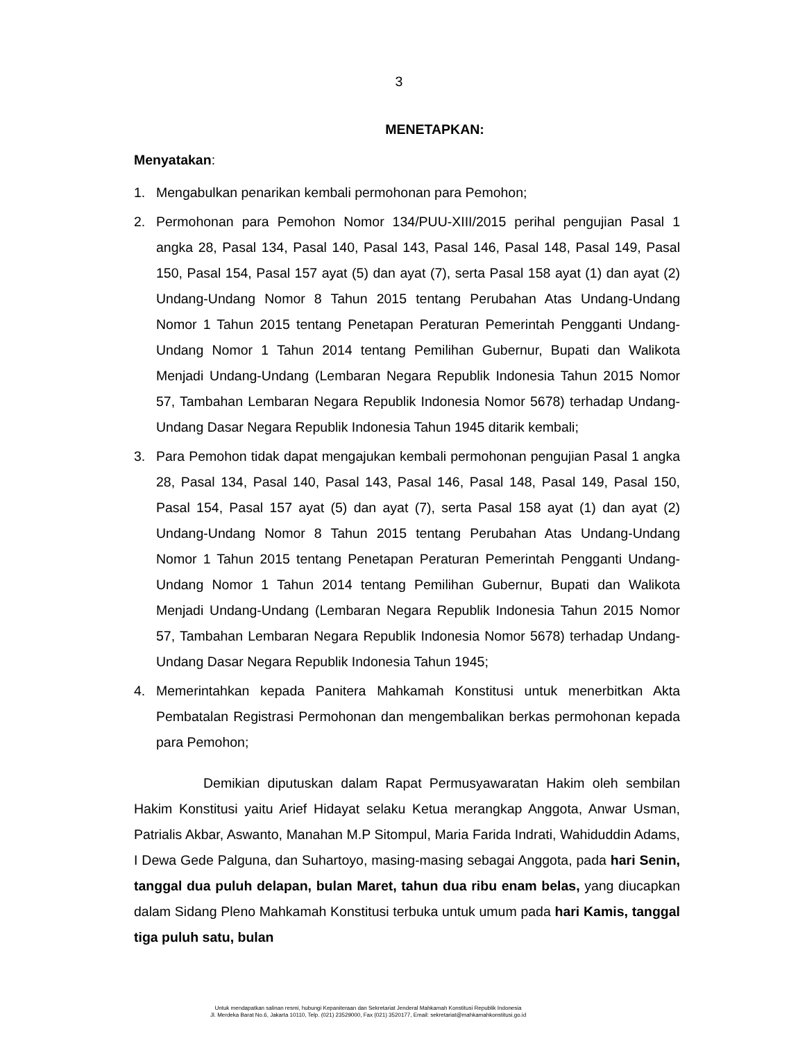3
MENETAPKAN:
Menyatakan:
1. Mengabulkan penarikan kembali permohonan para Pemohon;
2. Permohonan para Pemohon Nomor 134/PUU-XIII/2015 perihal pengujian Pasal 1 angka 28, Pasal 134, Pasal 140, Pasal 143, Pasal 146, Pasal 148, Pasal 149, Pasal 150, Pasal 154, Pasal 157 ayat (5) dan ayat (7), serta Pasal 158 ayat (1) dan ayat (2) Undang-Undang Nomor 8 Tahun 2015 tentang Perubahan Atas Undang-Undang Nomor 1 Tahun 2015 tentang Penetapan Peraturan Pemerintah Pengganti Undang-Undang Nomor 1 Tahun 2014 tentang Pemilihan Gubernur, Bupati dan Walikota Menjadi Undang-Undang (Lembaran Negara Republik Indonesia Tahun 2015 Nomor 57, Tambahan Lembaran Negara Republik Indonesia Nomor 5678) terhadap Undang-Undang Dasar Negara Republik Indonesia Tahun 1945 ditarik kembali;
3. Para Pemohon tidak dapat mengajukan kembali permohonan pengujian Pasal 1 angka 28, Pasal 134, Pasal 140, Pasal 143, Pasal 146, Pasal 148, Pasal 149, Pasal 150, Pasal 154, Pasal 157 ayat (5) dan ayat (7), serta Pasal 158 ayat (1) dan ayat (2) Undang-Undang Nomor 8 Tahun 2015 tentang Perubahan Atas Undang-Undang Nomor 1 Tahun 2015 tentang Penetapan Peraturan Pemerintah Pengganti Undang-Undang Nomor 1 Tahun 2014 tentang Pemilihan Gubernur, Bupati dan Walikota Menjadi Undang-Undang (Lembaran Negara Republik Indonesia Tahun 2015 Nomor 57, Tambahan Lembaran Negara Republik Indonesia Nomor 5678) terhadap Undang-Undang Dasar Negara Republik Indonesia Tahun 1945;
4. Memerintahkan kepada Panitera Mahkamah Konstitusi untuk menerbitkan Akta Pembatalan Registrasi Permohonan dan mengembalikan berkas permohonan kepada para Pemohon;
Demikian diputuskan dalam Rapat Permusyawaratan Hakim oleh sembilan Hakim Konstitusi yaitu Arief Hidayat selaku Ketua merangkap Anggota, Anwar Usman, Patrialis Akbar, Aswanto, Manahan M.P Sitompul, Maria Farida Indrati, Wahiduddin Adams, I Dewa Gede Palguna, dan Suhartoyo, masing-masing sebagai Anggota, pada hari Senin, tanggal dua puluh delapan, bulan Maret, tahun dua ribu enam belas, yang diucapkan dalam Sidang Pleno Mahkamah Konstitusi terbuka untuk umum pada hari Kamis, tanggal tiga puluh satu, bulan
Untuk mendapatkan salinan resmi, hubungi Kepaniteraan dan Sekretariat Jenderal Mahkamah Konstitusi Republik Indonesia
Jl. Merdeka Barat No.6, Jakarta 10110, Telp. (021) 23529000, Fax (021) 3520177, Email: sekretariat@mahkamahkonstitusi.go.id